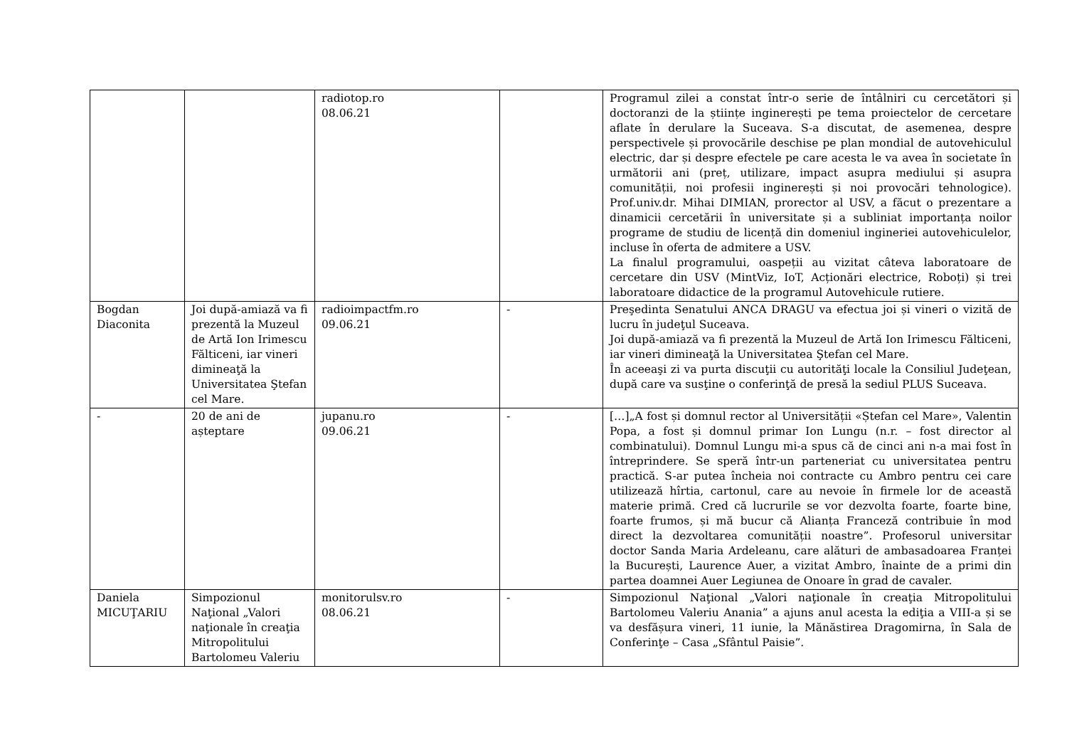| | | radiotop.ro 08.06.21 | | Programul zilei a constat într-o serie de întâlniri cu cercetători și doctoranzi de la științe inginerești pe tema proiectelor de cercetare aflate în derulare la Suceava. S-a discutat, de asemenea, despre perspectivele și provocările deschise pe plan mondial de autovehiculul electric, dar și despre efectele pe care acesta le va avea în societate în următorii ani (preț, utilizare, impact asupra mediului și asupra comunității, noi profesii inginerești și noi provocări tehnologice). Prof.univ.dr. Mihai DIMIAN, prorector al USV, a făcut o prezentare a dinamicii cercetării în universitate și a subliniat importanța noilor programe de studiu de licență din domeniul ingineriei autovehiculelor, incluse în oferta de admitere a USV. La finalul programului, oaspeții au vizitat câteva laboratoare de cercetare din USV (MintViz, IoT, Acționări electrice, Roboți) și trei laboratoare didactice de la programul Autovehicule rutiere. |
| Bogdan Diaconita | Joi după-amiază va fi prezentă la Muzeul de Artă Ion Irimescu Fălticeni, iar vineri dimineaţă la Universitatea Ştefan cel Mare. | radioimpactfm.ro 09.06.21 | - | Preşedinta Senatului ANCA DRAGU va efectua joi și vineri o vizită de lucru în judeţul Suceava. Joi după-amiază va fi prezentă la Muzeul de Artă Ion Irimescu Fălticeni, iar vineri dimineaţă la Universitatea Ştefan cel Mare. În aceeaşi zi va purta discuţii cu autorităţi locale la Consiliul Judeţean, după care va susţine o conferinţă de presă la sediul PLUS Suceava. |
| - | 20 de ani de așteptare | jupanu.ro 09.06.21 | - | […]„A fost și domnul rector al Universității «Ștefan cel Mare», Valentin Popa, a fost și domnul primar Ion Lungu (n.r. – fost director al combinatului). Domnul Lungu mi-a spus că de cinci ani n-a mai fost în întreprindere. Se speră într-un parteneriat cu universitatea pentru practică. S-ar putea încheia noi contracte cu Ambro pentru cei care utilizează hîrtia, cartonul, care au nevoie în firmele lor de această materie primă. Cred că lucrurile se vor dezvolta foarte, foarte bine, foarte frumos, și mă bucur că Alianța Franceză contribuie în mod direct la dezvoltarea comunității noastre”. Profesorul universitar doctor Sanda Maria Ardeleanu, care alături de ambasadoarea Franței la București, Laurence Auer, a vizitat Ambro, înainte de a primi din partea doamnei Auer Legiunea de Onoare în grad de cavaler. |
| Daniela MICUŢARIU | Simpozionul Naţional „Valori naţionale în creaţia Mitropolitului Bartolomeu Valeriu | monitorulsv.ro 08.06.21 | - | Simpozionul Naţional „Valori naţionale în creaţia Mitropolitului Bartolomeu Valeriu Anania” a ajuns anul acesta la ediţia a VIII-a și se va desfășura vineri, 11 iunie, la Mănăstirea Dragomirna, în Sala de Conferinţe – Casa „Sfântul Paisie”. |